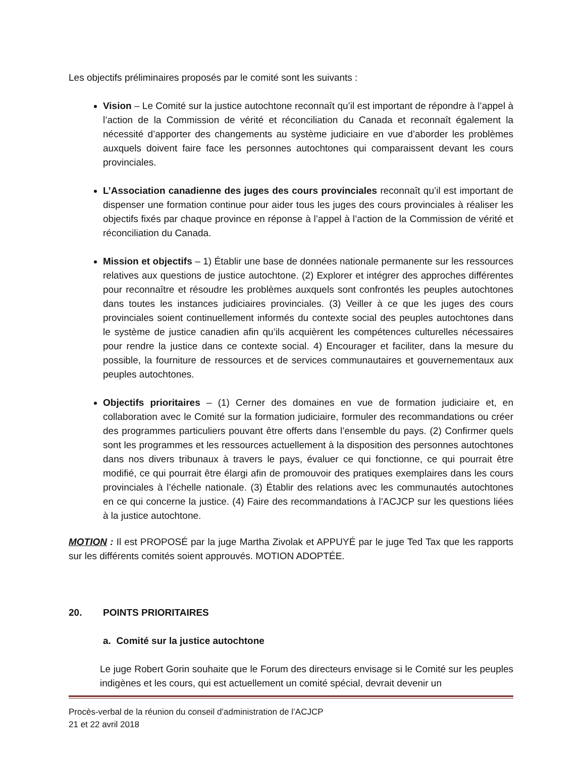Les objectifs préliminaires proposés par le comité sont les suivants :
Vision – Le Comité sur la justice autochtone reconnaît qu’il est important de répondre à l’appel à l’action de la Commission de vérité et réconciliation du Canada et reconnaît également la nécessité d’apporter des changements au système judiciaire en vue d’aborder les problèmes auxquels doivent faire face les personnes autochtones qui comparaissent devant les cours provinciales.
L’Association canadienne des juges des cours provinciales reconnaît qu’il est important de dispenser une formation continue pour aider tous les juges des cours provinciales à réaliser les objectifs fixés par chaque province en réponse à l’appel à l’action de la Commission de vérité et réconciliation du Canada.
Mission et objectifs – 1) Établir une base de données nationale permanente sur les ressources relatives aux questions de justice autochtone. (2) Explorer et intégrer des approches différentes pour reconnaître et résoudre les problèmes auxquels sont confrontés les peuples autochtones dans toutes les instances judiciaires provinciales. (3) Veiller à ce que les juges des cours provinciales soient continuellement informés du contexte social des peuples autochtones dans le système de justice canadien afin qu’ils acquièrent les compétences culturelles nécessaires pour rendre la justice dans ce contexte social. 4) Encourager et faciliter, dans la mesure du possible, la fourniture de ressources et de services communautaires et gouvernementaux aux peuples autochtones.
Objectifs prioritaires – (1) Cerner des domaines en vue de formation judiciaire et, en collaboration avec le Comité sur la formation judiciaire, formuler des recommandations ou créer des programmes particuliers pouvant être offerts dans l’ensemble du pays. (2) Confirmer quels sont les programmes et les ressources actuellement à la disposition des personnes autochtones dans nos divers tribunaux à travers le pays, évaluer ce qui fonctionne, ce qui pourrait être modifié, ce qui pourrait être élargi afin de promouvoir des pratiques exemplaires dans les cours provinciales à l’échelle nationale. (3) Établir des relations avec les communautés autochtones en ce qui concerne la justice. (4) Faire des recommandations à l’ACJCP sur les questions liées à la justice autochtone.
MOTION : Il est PROPOSÉ par la juge Martha Zivolak et APPUYÉ par le juge Ted Tax que les rapports sur les différents comités soient approuvés. MOTION ADOPTÉE.
20. POINTS PRIORITAIRES
a. Comité sur la justice autochtone
Le juge Robert Gorin souhaite que le Forum des directeurs envisage si le Comité sur les peuples indigènes et les cours, qui est actuellement un comité spécial, devrait devenir un
Procès-verbal de la réunion du conseil d’administration de l’ACJCP
21 et 22 avril 2018